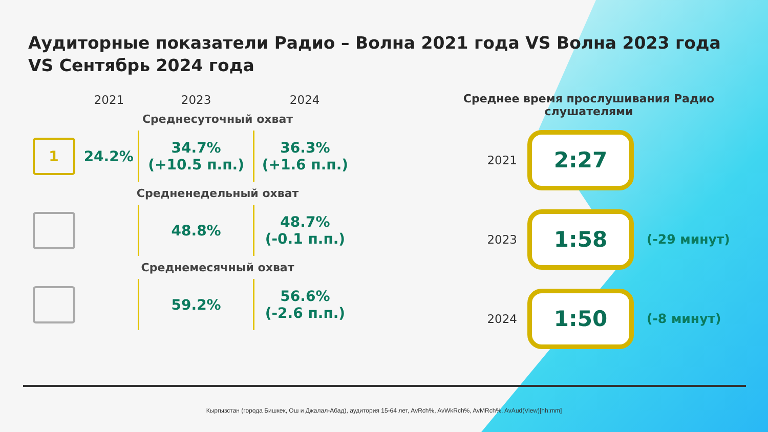Аудиторные показатели Радио – Волна 2021 года VS Волна 2023 года VS Сентябрь 2024 года
| | 2021 | 2023 | 2024 |
| --- | --- | --- | --- |
| | Среднесуточный охват | | |
| 1 | 24.2% | 34.7% (+10.5 п.п.) | 36.3% (+1.6 п.п.) |
| | Средненедельный охват | | |
| | | 48.8% | 48.7% (-0.1 п.п.) |
| | Среднемесячный охват | | |
| | | 59.2% | 56.6% (-2.6 п.п.) |
Среднее время прослушивания Радио
слушателями
2021
2:27
2023
1:58
(-29 минут)
2024
1:50
(-8 минут)
Кыргызстан (города Бишкек, Ош и Джалал-Абад), аудитория 15-64 лет, AvRch%, AvWkRch%, AvMRch%, AvAud(View)[hh:mm]